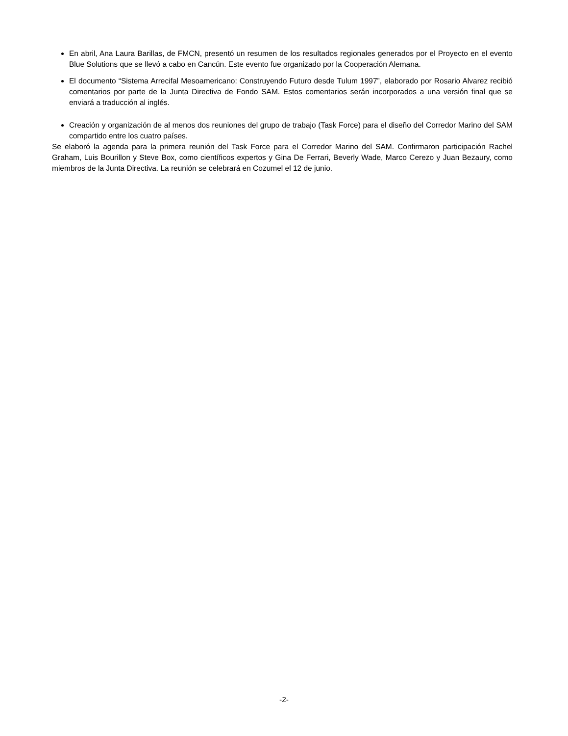En abril, Ana Laura Barillas, de FMCN, presentó un resumen de los resultados regionales generados por el Proyecto en el evento Blue Solutions que se llevó a cabo en Cancún. Este evento fue organizado por la Cooperación Alemana.
El documento “Sistema Arrecifal Mesoamericano: Construyendo Futuro desde Tulum 1997”, elaborado por Rosario Alvarez recibió comentarios por parte de la Junta Directiva de Fondo SAM. Estos comentarios serán incorporados a una versión final que se enviará a traducción al inglés.
Creación y organización de al menos dos reuniones del grupo de trabajo (Task Force) para el diseño del Corredor Marino del SAM compartido entre los cuatro países.
Se elaboró la agenda para la primera reunión del Task Force para el Corredor Marino del SAM. Confirmaron participación Rachel Graham, Luis Bourillon y Steve Box, como científicos expertos y Gina De Ferrari, Beverly Wade, Marco Cerezo y Juan Bezaury, como miembros de la Junta Directiva. La reunión se celebrará en Cozumel el 12 de junio.
-2-